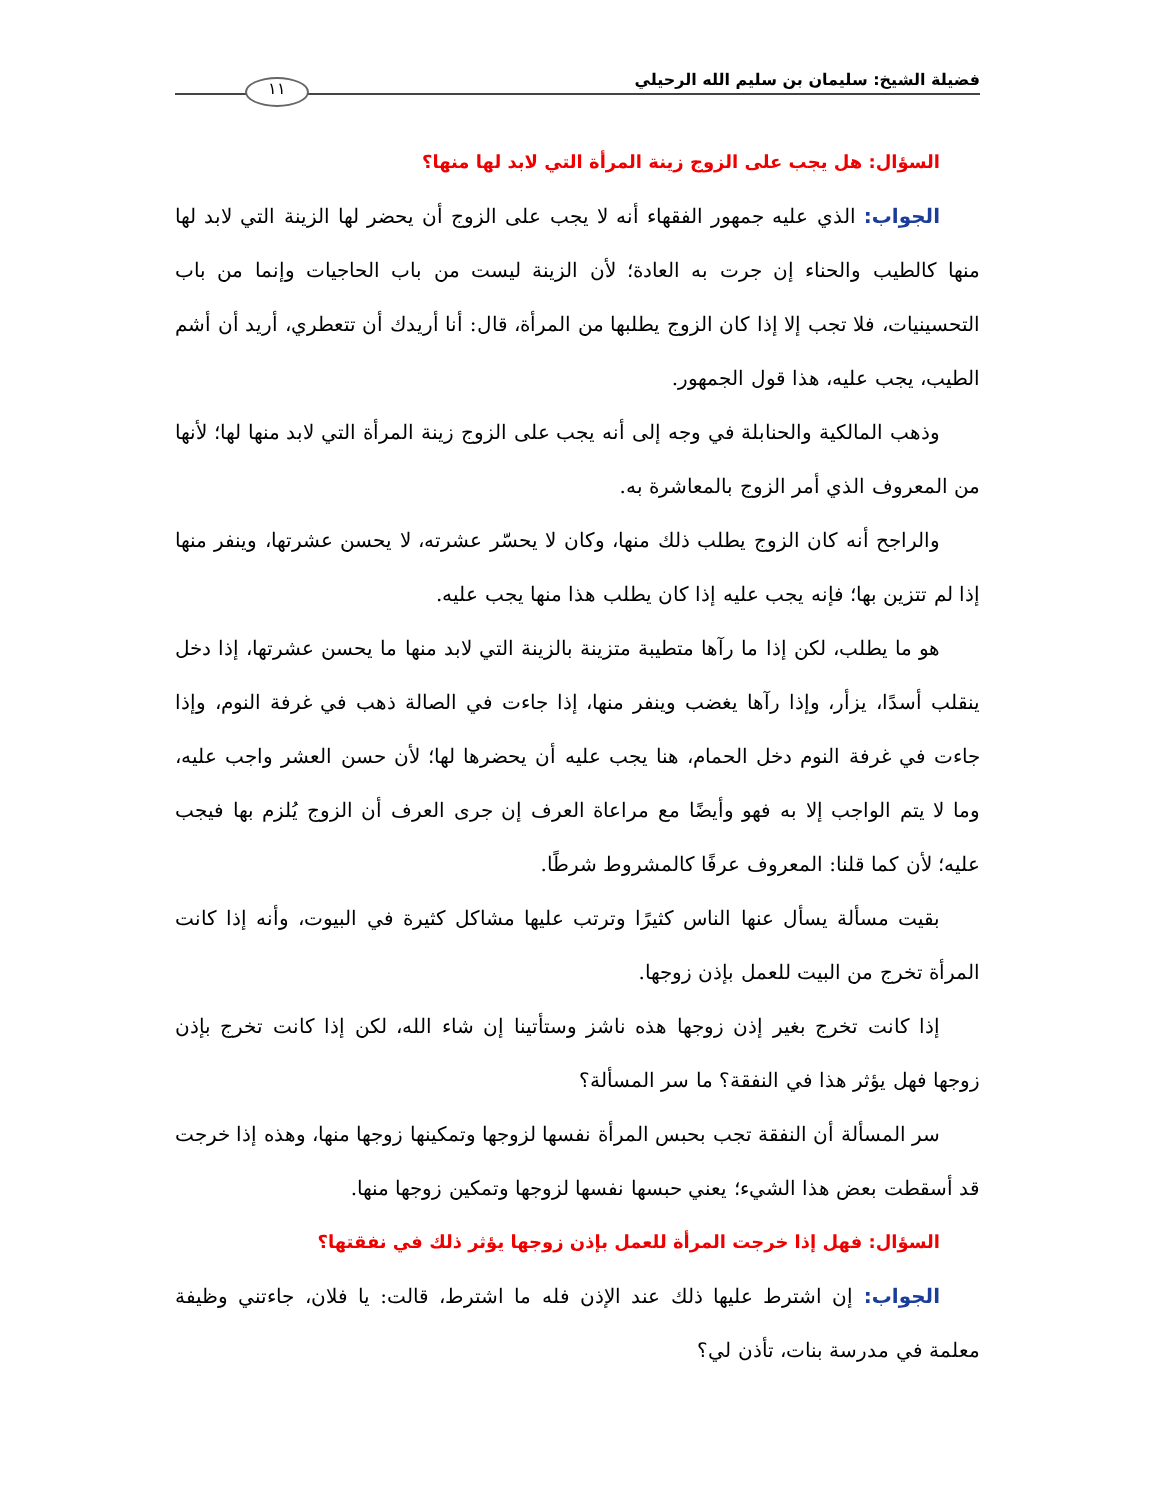فضيلة الشيخ: سليمان بن سليم الله الرحيلي ١١
السؤال: هل يجب على الزوج زينة المرأة التي لابد لها منها؟
الجواب: الذي عليه جمهور الفقهاء أنه لا يجب على الزوج أن يحضر لها الزينة التي لابد لها منها كالطيب والحناء إن جرت به العادة؛ لأن الزينة ليست من باب الحاجيات وإنما من باب التحسينيات، فلا تجب إلا إذا كان الزوج يطلبها من المرأة، قال: أنا أريدك أن تتعطري، أريد أن أشم الطيب، يجب عليه، هذا قول الجمهور.
وذهب المالكية والحنابلة في وجه إلى أنه يجب على الزوج زينة المرأة التي لابد منها لها؛ لأنها من المعروف الذي أمر الزوج بالمعاشرة به.
والراجح أنه كان الزوج يطلب ذلك منها، وكان لا يحسّر عشرته، لا يحسن عشرتها، وينفر منها إذا لم تتزين بها؛ فإنه يجب عليه إذا كان يطلب هذا منها يجب عليه.
هو ما يطلب، لكن إذا ما رآها متطيبة متزينة بالزينة التي لابد منها ما يحسن عشرتها، إذا دخل ينقلب أسدًا، يزأر، وإذا رآها يغضب وينفر منها، إذا جاءت في الصالة ذهب في غرفة النوم، وإذا جاءت في غرفة النوم دخل الحمام، هنا يجب عليه أن يحضرها لها؛ لأن حسن العشر واجب عليه، وما لا يتم الواجب إلا به فهو وأيضًا مع مراعاة العرف إن جرى العرف أن الزوج يُلزم بها فيجب عليه؛ لأن كما قلنا: المعروف عرفًا كالمشروط شرطًا.
بقيت مسألة يسأل عنها الناس كثيرًا وترتب عليها مشاكل كثيرة في البيوت، وأنه إذا كانت المرأة تخرج من البيت للعمل بإذن زوجها.
إذا كانت تخرج بغير إذن زوجها هذه ناشز وستأتينا إن شاء الله، لكن إذا كانت تخرج بإذن زوجها فهل يؤثر هذا في النفقة؟ ما سر المسألة؟
سر المسألة أن النفقة تجب بحبس المرأة نفسها لزوجها وتمكينها زوجها منها، وهذه إذا خرجت قد أسقطت بعض هذا الشيء؛ يعني حبسها نفسها لزوجها وتمكين زوجها منها.
السؤال: فهل إذا خرجت المرأة للعمل بإذن زوجها يؤثر ذلك في نفقتها؟
الجواب: إن اشترط عليها ذلك عند الإذن فله ما اشترط، قالت: يا فلان، جاءتني وظيفة معلمة في مدرسة بنات، تأذن لي؟